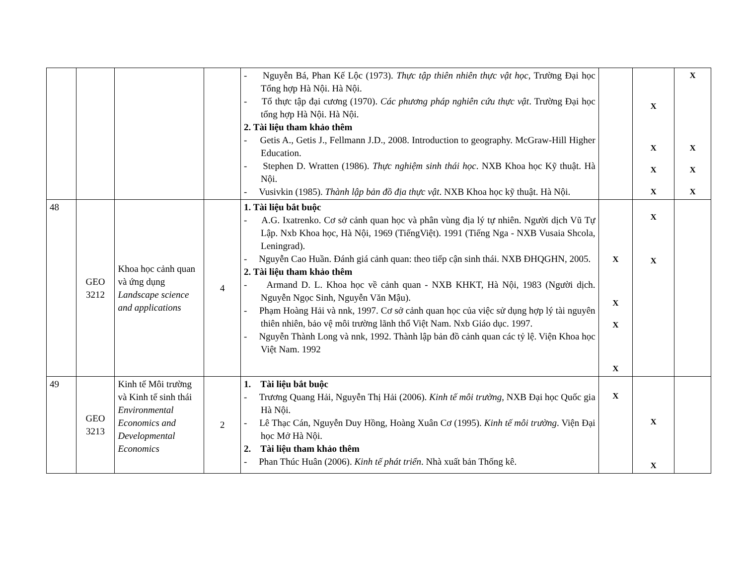| | | | | - Nguyễn Bá, Phan Kế Lộc (1973). Thực tập thiên nhiên thực vật học , Trường Đại học Tổng hợp Hà Nội. Hà Nội. - Tổ thực tập đại cương (1970). Các phương pháp nghiên cứu thực vật . Trường Đại học tổng hợp Hà Nội. Hà Nội. 2. Tài liệu tham khảo thêm - Getis A., Getis J., Fellmann J.D., 2008. Introduction to geography. McGraw-Hill Higher Education. - Stephen D. Wratten (1986). Thực nghiệm sinh thái học . NXB Khoa học Kỹ thuật. Hà Nội. - Vusivkin (1985). Thành lập bản đồ địa thực vật . NXB Khoa học kỹ thuật. Hà Nội. | | X X X X | X X X X |
| 48 | GEO 3212 | Khoa học cảnh quan và ứng dụng Landscape science and applications | 4 | 1. Tài liệu bắt buộc - A.G. Ixatrenko. Cơ sở cảnh quan học và phân vùng địa lý tự nhiên. Người dịch Vũ Tự Lập. Nxb Khoa học, Hà Nội, 1969 (TiếngViệt). 1991 (Tiếng Nga - NXB Vusaia Shcola, Leningrad). - Nguyễn Cao Huần. Đánh giá cảnh quan: theo tiếp cận sinh thái. NXB ĐHQGHN, 2005. 2. Tài liệu tham khảo thêm - Armand D. L. Khoa học về cảnh quan - NXB KHKT, Hà Nội, 1983 (Người dịch. Nguyễn Ngọc Sinh, Nguyễn Văn Mậu). - Phạm Hoàng Hải và nnk, 1997. Cơ sở cảnh quan học của việc sử dụng hợp lý tài nguyên thiên nhiên, bảo vệ môi trường lãnh thổ Việt Nam. Nxb Giáo dục. 1997. - Nguyễn Thành Long và nnk, 1992. Thành lập bản đồ cảnh quan các tỷ lệ. Viện Khoa học Việt Nam. 1992 | X X X X | X X | |
| 49 | GEO 3213 | Kinh tế Môi trường và Kinh tế sinh thái Environmental Economics and Developmental Economics | 2 | 1. Tài liệu bắt buộc - Trương Quang Hải, Nguyễn Thị Hải (2006). Kinh tế môi trường , NXB Đại học Quốc gia Hà Nội. - Lê Thạc Cán, Nguyễn Duy Hồng, Hoàng Xuân Cơ (1995). Kinh tế môi trường . Viện Đại học Mở Hà Nội. 2. Tài liệu tham khảo thêm - Phan Thúc Huân (2006). Kinh tế phát triển . Nhà xuất bản Thống kê. | X | X X | |